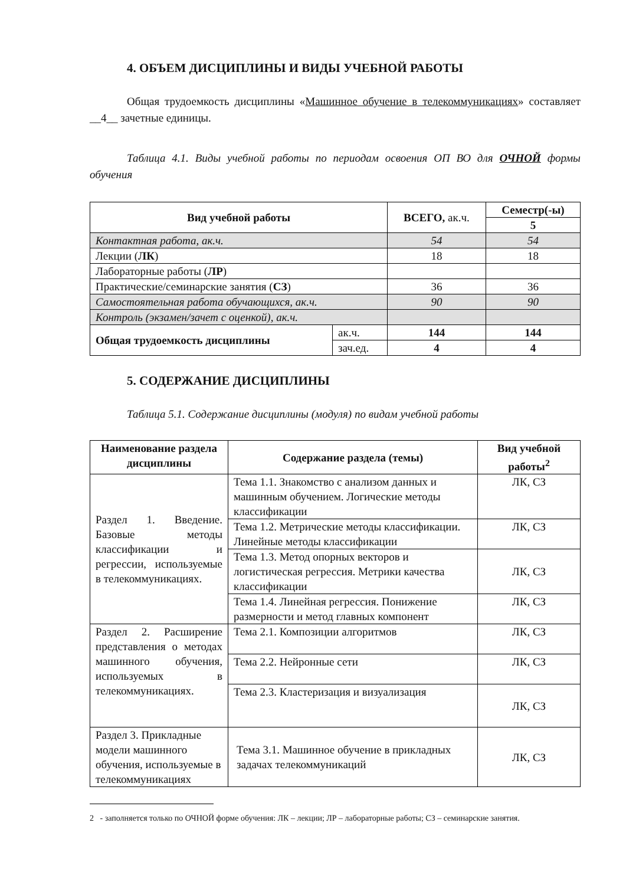4. ОБЪЕМ ДИСЦИПЛИНЫ И ВИДЫ УЧЕБНОЙ РАБОТЫ
Общая трудоемкость дисциплины «Машинное обучение в телекоммуникациях» составляет __4__ зачетные единицы.
Таблица 4.1. Виды учебной работы по периодам освоения ОП ВО для ОЧНОЙ формы обучения
| Вид учебной работы | | ВСЕГО, ак.ч. | Семестр(-ы) |
| --- | --- | --- | --- |
| | | | 5 |
| Контактная работа, ак.ч. | | 54 | 54 |
| Лекции ( ЛК ) | | 18 | 18 |
| Лабораторные работы ( ЛР ) | | | |
| Практические/семинарские занятия ( СЗ ) | | 36 | 36 |
| Самостоятельная работа обучающихся, ак.ч. | | 90 | 90 |
| Контроль (экзамен/зачет с оценкой), ак.ч. | | | |
| Общая трудоемкость дисциплины | ак.ч. | 144 | 144 |
| | зач.ед. | 4 | 4 |
5. СОДЕРЖАНИЕ ДИСЦИПЛИНЫ
Таблица 5.1. Содержание дисциплины (модуля) по видам учебной работы
| Наименование раздела дисциплины | Содержание раздела (темы) | Вид учебной работы<sup>2</sup> |
| --- | --- | --- |
| Раздел 1. Введение. Базовые методы классификации и регрессии, используемые в телекоммуникациях. | Тема 1.1. Знакомство с анализом данных и машинным обучением. Логические методы классификации | ЛК, СЗ |
| | Тема 1.2. Метрические методы классификации. Линейные методы классификации | ЛК, СЗ |
| | Тема 1.3. Метод опорных векторов и логистическая регрессия. Метрики качества классификации | ЛК, СЗ |
| | Тема 1.4. Линейная регрессия. Понижение размерности и метод главных компонент | ЛК, СЗ |
| Раздел 2. Расширение представления о методах машинного обучения, используемых в телекоммуникациях. | Тема 2.1. Композиции алгоритмов | ЛК, СЗ |
| | Тема 2.2. Нейронные сети | ЛК, СЗ |
| | Тема 2.3. Кластеризация и визуализация | ЛК, СЗ |
| Раздел 3. Прикладные модели машинного обучения, используемые в телекоммуникациях | Тема 3.1. Машинное обучение в прикладных задачах телекоммуникаций | ЛК, СЗ |
2 - заполняется только по ОЧНОЙ форме обучения: ЛК – лекции; ЛР – лабораторные работы; СЗ – семинарские занятия.